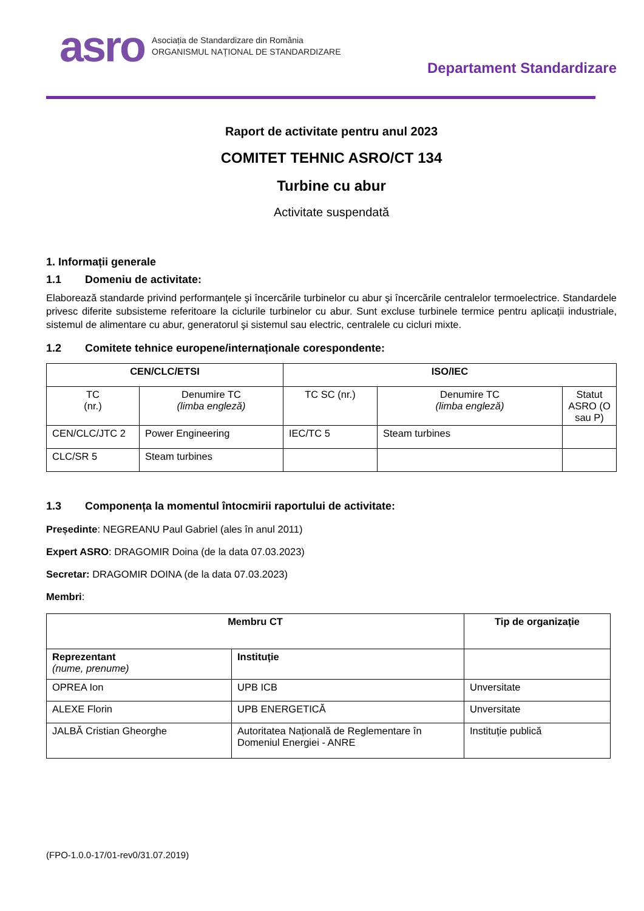asro
Asociația de Standardizare din România
ORGANISMUL NAȚIONAL DE STANDARDIZARE
Departament Standardizare
Raport de activitate pentru anul 2023
COMITET TEHNIC ASRO/CT 134
Turbine cu abur
Activitate suspendată
1. Informații generale
1.1 Domeniu de activitate:
Elaborează standarde privind performanțele şi încercările turbinelor cu abur şi încercările centralelor termoelectrice. Standardele privesc diferite subsisteme referitoare la ciclurile turbinelor cu abur. Sunt excluse turbinele termice pentru aplicații industriale, sistemul de alimentare cu abur, generatorul şi sistemul sau electric, centralele cu cicluri mixte.
1.2 Comitete tehnice europene/internaționale corespondente:
| CEN/CLC/ETSI | | ISO/IEC | | |
| --- | --- | --- | --- | --- |
| TC (nr.) | Denumire TC (limba engleză) | TC SC (nr.) | Denumire TC (limba engleză) | Statut ASRO (O sau P) |
| CEN/CLC/JTC 2 | Power Engineering | IEC/TC 5 | Steam turbines | |
| CLC/SR 5 | Steam turbines | | | |
1.3 Componența la momentul întocmirii raportului de activitate:
Președinte: NEGREANU Paul Gabriel (ales în anul 2011)
Expert ASRO: DRAGOMIR Doina (de la data 07.03.2023)
Secretar: DRAGOMIR DOINA (de la data 07.03.2023)
Membri:
| Membru CT | | Tip de organizație |
| --- | --- | --- |
| Reprezentant (nume, prenume) | Instituție | |
| OPREA Ion | UPB ICB | Unversitate |
| ALEXE Florin | UPB ENERGETICĂ | Unversitate |
| JALBĂ Cristian Gheorghe | Autoritatea Națională de Reglementare în Domeniul Energiei - ANRE | Instituție publică |
(FPO-1.0.0-17/01-rev0/31.07.2019)